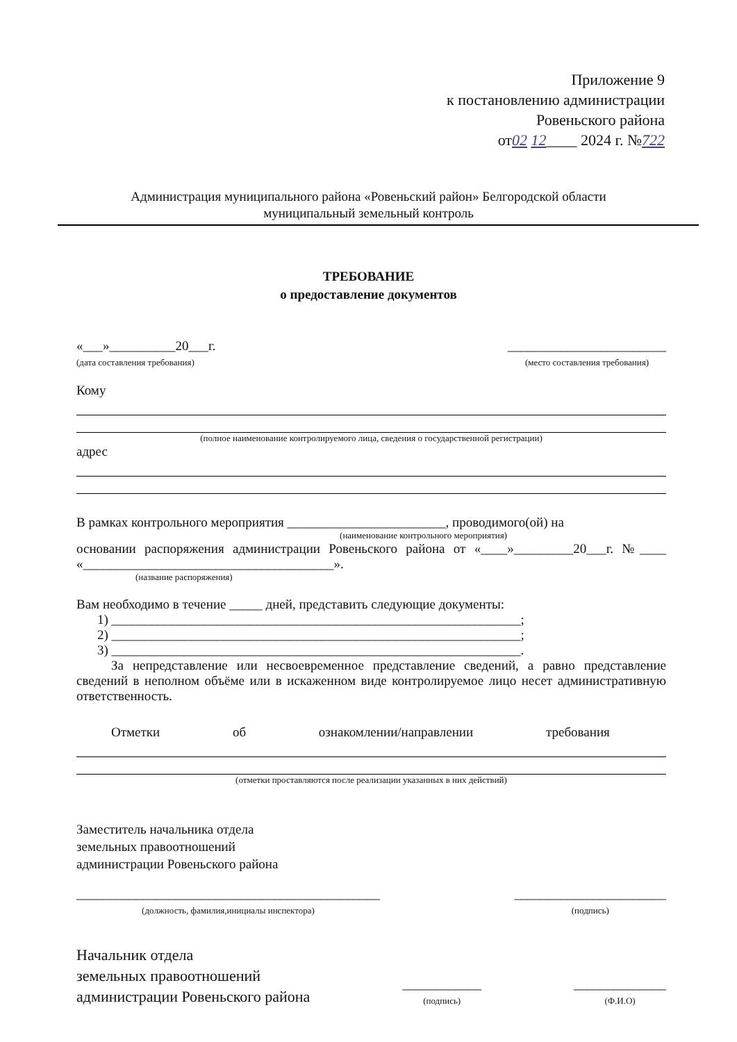Приложение 9
к постановлению администрации
Ровеньского района
от02 12____ 2024 г. №722
Администрация муниципального района «Ровеньский район» Белгородской области
муниципальный земельный контроль
ТРЕБОВАНИЕ
о предоставление документов
«___»__________20___г.
(дата составления требования)
________________________
(место составления требования)
Кому
(полное наименование контролируемого лица, сведения о государственной регистрации)
адрес
В рамках контрольного мероприятия ________________________, проводимого(ой) на
(наименование контрольного мероприятия)
основании распоряжения администрации Ровеньского района от «____»_________20___г. №____ «______________________________________».
(название распоряжения)
Вам необходимо в течение _____ дней, представить следующие документы:
1) ______________________________________________________________;
2) ______________________________________________________________;
3) ______________________________________________________________.
За непредставление или несвоевременное представление сведений, а равно представление сведений в неполном объёме или в искаженном виде контролируемое лицо несет административную ответственность.
Отметки об ознакомлении/направлении требования
(отметки проставляются после реализации указанных в них действий)
Заместитель начальника отдела
земельных правоотношений
администрации Ровеньского района
______________________________________________
(должность, фамилия,инициалы инспектора)
_______________________
(подпись)
Начальник отдела
земельных правоотношений
администрации Ровеньского района
____________
(подпись)
______________
(Ф.И.О)